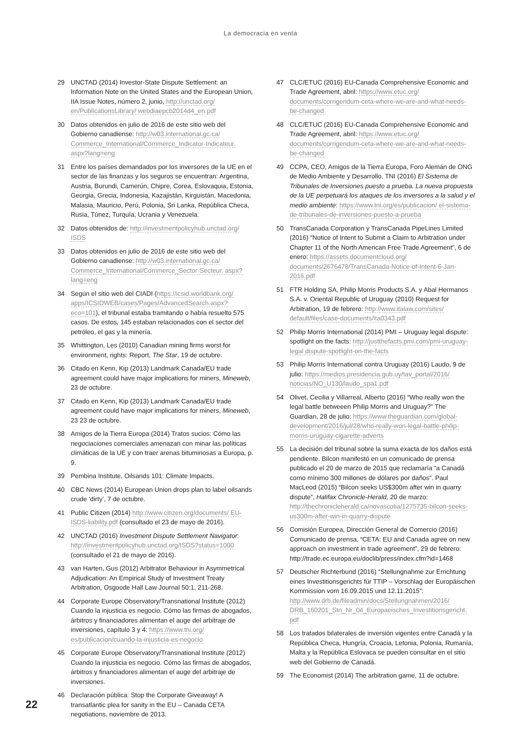La democracia en venta
29 UNCTAD (2014) Investor-State Dispute Settlement: an Information Note on the United States and the European Union, IIA Issue Notes, número 2, junio, http://unctad.org/ en/PublicationsLibrary/ webdiaepcb2014d4_en.pdf
30 Datos obtenidos en julio de 2016 de este sitio web del Gobierno canadiense: http://w03.international.gc.ca/ Commerce_International/Commerce_Indicator-Indicateur. aspx?lang=eng
31 Entre los países demandados por los inversores de la UE en el sector de las finanzas y los seguros se encuentran: Argentina, Austria, Burundi, Camerún, Chipre, Corea, Eslovaquia, Estonia, Georgia, Grecia, Indonesia, Kazajistán, Kirguistán, Macedonia, Malasia, Mauricio, Perú, Polonia, Sri Lanka, República Checa, Rusia, Túnez, Turquía, Ucrania y Venezuela.
32 Datos obtenidos de: http://investmentpolicyhub.unctad.org/ ISDS
33 Datos obtenidos en julio de 2016 de este sitio web del Gobierno canadiense: http://w03.international.gc.ca/ Commerce_International/Commerce_Sector-Secteur. aspx?lang=eng
34 Según el sitio web del CIADI (https://icsid.worldbank.org/ apps/ICSIDWEB/cases/Pages/AdvancedSearch.aspx? eco=101), el tribunal estaba tramitando o había resuelto 575 casos. De estos, 145 estaban relacionados con el sector del petróleo, el gas y la minería.
35 Whittington, Les (2010) Canadian mining firms worst for environment, rights: Report, The Star, 19 de octubre.
36 Citado en Kenn, Kip (2013) Landmark Canada/EU trade agreement could have major implications for miners, Mineweb, 23 de octubre.
37 Citado en Kenn, Kip (2013) Landmark Canada/EU trade agreement could have major implications for miners, Mineweb, 23 23 de octubre.
38 Amigos de la Tierra Europa (2014) Tratos sucios: Cómo las negociaciones comerciales amenazan con minar las políticas climáticas de la UE y con traer arenas bituminosas a Europa, p. 9.
39 Pembina Institute, Oilsands 101: Climate Impacts.
40 CBC News (2014) European Union drops plan to label oilsands crude ‘dirty’, 7 de octubre.
41 Public Citizen (2014) http://www.citizen.org/documents/ EU-ISDS-liability.pdf (consultado el 23 de mayo de 2016).
42 UNCTAD (2016) Investment Dispute Settlement Navigator: http://investmentpolicyhub.unctad.org/ISDS?status=1000 (consultado el 21 de mayo de 2016).
43 van Harten, Gus (2012) Arbitrator Behaviour in Asymmetrical Adjudication: An Empirical Study of Investment Treaty Arbitration, Osgoode Hall Law Journal 50:1, 211-268.
44 Corporate Europe Observatory/Transnational Institute (2012) Cuando la injusticia es negocio. Cómo las firmas de abogados, árbitros y financiadores alimentan el auge del arbitraje de inversiones, capítulo 3 y 4: https://www.tni.org/ es/publicacion/cuando-la-injusticia-es-negocio
45 Corporate Europe Observatory/Transnational Institute (2012) Cuando la injusticia es negocio. Cómo las firmas de abogados, árbitros y financiadores alimentan el auge del arbitraje de inversiones.
46 Declaración pública: Stop the Corporate Giveaway! A transatlantic plea for sanity in the EU – Canada CETA negotiations, noviembre de 2013.
47 CLC/ETUC (2016) EU-Canada Comprehensive Economic and Trade Agreement, abril: https://www.etuc.org/ documents/corrigendum-ceta-where-we-are-and-what-needs-be-changed
48 CLC/ETUC (2016) EU-Canada Comprehensive Economic and Trade Agreement, abril: https://www.etuc.org/ documents/corrigendum-ceta-where-we-are-and-what-needs-be-changed
49 CCPA, CEO, Amigos de la Tierra Europa, Foro Alemán de ONG de Medio Ambiente y Desarrollo, TNI (2016) El Sistema de Tribunales de Inversiones puesto a prueba. La nueva propuesta de la UE perpetuará los ataques de los inversores a la salud y el medio ambiente: https://www.tni.org/es/publicacion/ el-sistema-de-tribunales-de-inversiones-puesto-a-prueba
50 TransCanada Corporation y TransCanada PipeLines Limited (2016) “Notice of Intent to Submit a Claim to Arbitration under Chapter 11 of the North American Free Trade Agreement”, 6 de enero: https://assets.documentcloud.org/ documents/2676478/TransCanada-Notice-of-Intent-6-Jan-2016.pdf
51 FTR Holding SA, Philip Morris Products S.A. y Abal Hermanos S.A. v. Oriental Republic of Uruguay (2010) Request for Arbitration, 19 de febrero: http://www.italaw.com/sites/ default/files/case-documents/ita0343.pdf
52 Philip Morris International (2014) PMI – Uruguay legal dispute: spotlight on the facts: http://justthefacts.pmi.com/pmi-uruguay-legal dispute-spotlight-on-the-facts
53 Philip Morris International contra Uruguay (2016) Laudo, 9 de julio: https://medios.presidencia.gub.uy/tav_portal/2016/ noticias/NO_U130/laudo_spa1.pdf
54 Olivet, Cecilia y Villarreal, Alberto (2016) “Who really won the legal battle betweeen Philip Morris and Uruguay?” The Guardian, 28 de julio: https://www.theguardian.com/global-development/2016/jul/28/who-really-won-legal-battle-philip-morris-uruguay-cigarette-adverts
55 La decisión del tribunal sobre la suma exacta de los daños está pendiente. Bilcon manifestó en un comunicado de prensa publicado el 20 de marzo de 2015 que reclamaría “a Canadá como mínimo 300 millones de dólares por daños”. Paul MacLeod (2015) “Bilcon seeks US$300m after win in quarry dispute”, Halifax Chronicle-Herald, 20 de marzo: http://thechronicleherald.ca/novascotia/1275735-bilcon-seeks-us300m-after-win-in-quarry-dispute
56 Comisión Europea, Dirección General de Comercio (2016) Comunicado de prensa, “CETA: EU and Canada agree on new approach on investment in trade agreement”, 29 de febrero: http://trade.ec.europa.eu/doclib/press/index.cfm?id=1468
57 Deutscher Richterbund (2016) “Stellungnahme zur Errichtung eines Investitionsgerichts für TTIP – Vorschlag der Europäischen Kommission vom 16.09.2015 und 12.11.2015”: http://www.drb.de/fileadmin/docs/Stellungnahmen/2016/ DRB_160201_Stn_Nr_04_Europaeisches_Investitionsgericht. pdf
58 Los tratados bilaterales de inversión vigentes entre Canadá y la República Checa, Hungría, Croacia, Letonia, Polonia, Rumanía, Malta y la República Eslovaca se pueden consultar en el sitio web del Gobierno de Canadá.
59 The Economist (2014) The arbitration game, 11 de octubre.
22